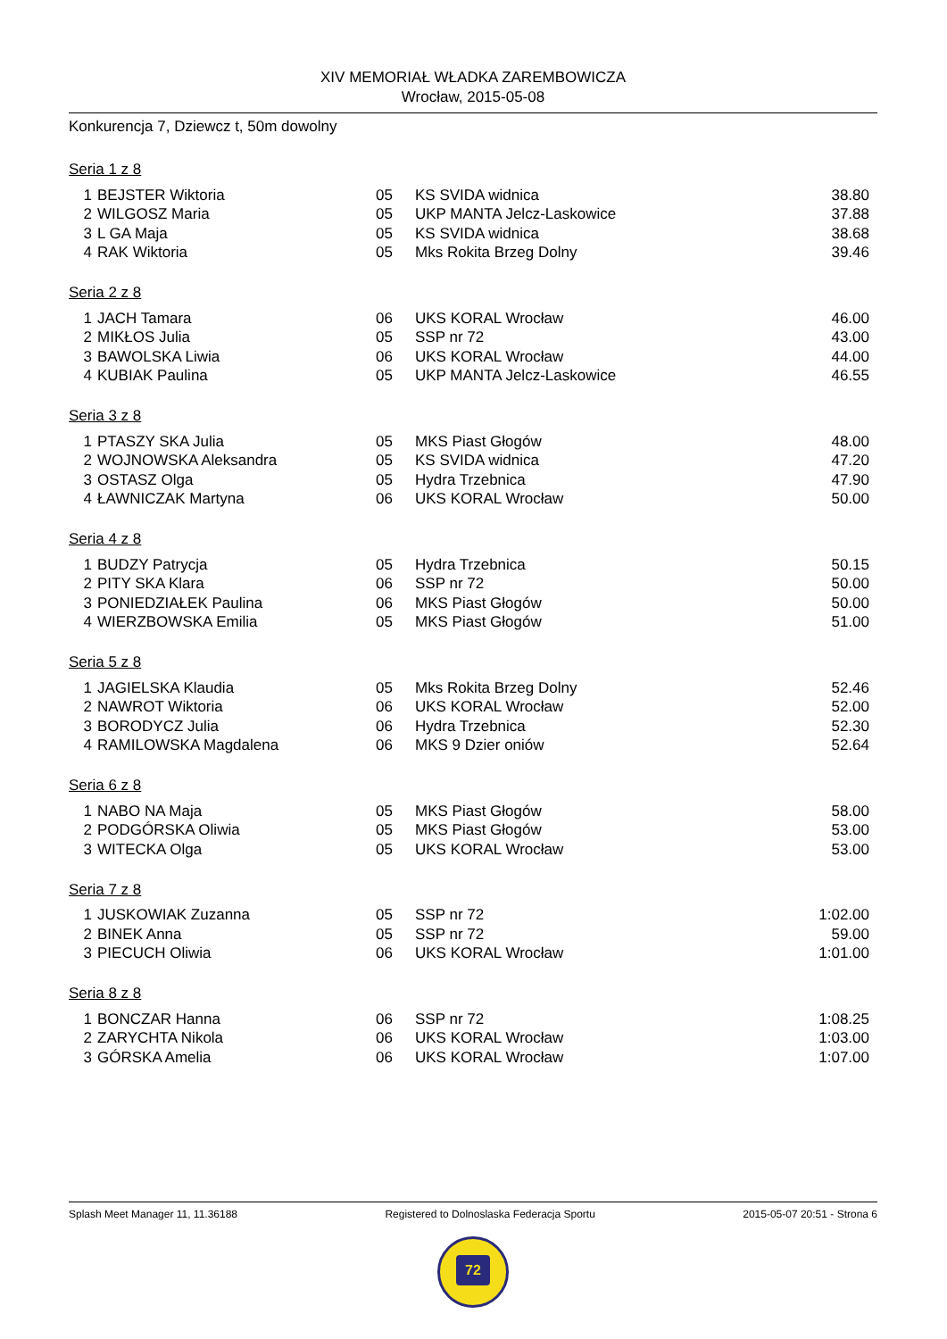XIV MEMORIAŁ WŁADKA ZAREMBOWICZA
Wrocław, 2015-05-08
Konkurencja 7, Dziewcz t, 50m dowolny
Seria 1 z 8
| 1 | BEJSTER Wiktoria | 05 | KS SVIDA widnica | 38.80 |
| 2 | WILGOSZ Maria | 05 | UKP MANTA Jelcz-Laskowice | 37.88 |
| 3 | L GA Maja | 05 | KS SVIDA widnica | 38.68 |
| 4 | RAK Wiktoria | 05 | Mks Rokita Brzeg Dolny | 39.46 |
Seria 2 z 8
| 1 | JACH Tamara | 06 | UKS KORAL Wrocław | 46.00 |
| 2 | MIKŁOS Julia | 05 | SSP nr 72 | 43.00 |
| 3 | BAWOLSKA Liwia | 06 | UKS KORAL Wrocław | 44.00 |
| 4 | KUBIAK Paulina | 05 | UKP MANTA Jelcz-Laskowice | 46.55 |
Seria 3 z 8
| 1 | PTASZY SKA Julia | 05 | MKS Piast Głogów | 48.00 |
| 2 | WOJNOWSKA Aleksandra | 05 | KS SVIDA widnica | 47.20 |
| 3 | OSTASZ Olga | 05 | Hydra Trzebnica | 47.90 |
| 4 | ŁAWNICZAK Martyna | 06 | UKS KORAL Wrocław | 50.00 |
Seria 4 z 8
| 1 | BUDZY Patrycja | 05 | Hydra Trzebnica | 50.15 |
| 2 | PITY SKA Klara | 06 | SSP nr 72 | 50.00 |
| 3 | PONIEDZIAŁEK Paulina | 06 | MKS Piast Głogów | 50.00 |
| 4 | WIERZBOWSKA Emilia | 05 | MKS Piast Głogów | 51.00 |
Seria 5 z 8
| 1 | JAGIELSKA Klaudia | 05 | Mks Rokita Brzeg Dolny | 52.46 |
| 2 | NAWROT Wiktoria | 06 | UKS KORAL Wrocław | 52.00 |
| 3 | BORODYCZ Julia | 06 | Hydra Trzebnica | 52.30 |
| 4 | RAMILOWSKA Magdalena | 06 | MKS 9 Dzier oniów | 52.64 |
Seria 6 z 8
| 1 | NABO NA Maja | 05 | MKS Piast Głogów | 58.00 |
| 2 | PODGÓRSKA Oliwia | 05 | MKS Piast Głogów | 53.00 |
| 3 | WITECKA Olga | 05 | UKS KORAL Wrocław | 53.00 |
Seria 7 z 8
| 1 | JUSKOWIAK Zuzanna | 05 | SSP nr 72 | 1:02.00 |
| 2 | BINEK Anna | 05 | SSP nr 72 | 59.00 |
| 3 | PIECUCH Oliwia | 06 | UKS KORAL Wrocław | 1:01.00 |
Seria 8 z 8
| 1 | BONCZAR Hanna | 06 | SSP nr 72 | 1:08.25 |
| 2 | ZARYCHTA Nikola | 06 | UKS KORAL Wrocław | 1:03.00 |
| 3 | GÓRSKA Amelia | 06 | UKS KORAL Wrocław | 1:07.00 |
Splash Meet Manager 11, 11.36188 Registered to Dolnoslaska Federacja Sportu 2015-05-07 20:51 - Strona 6
72